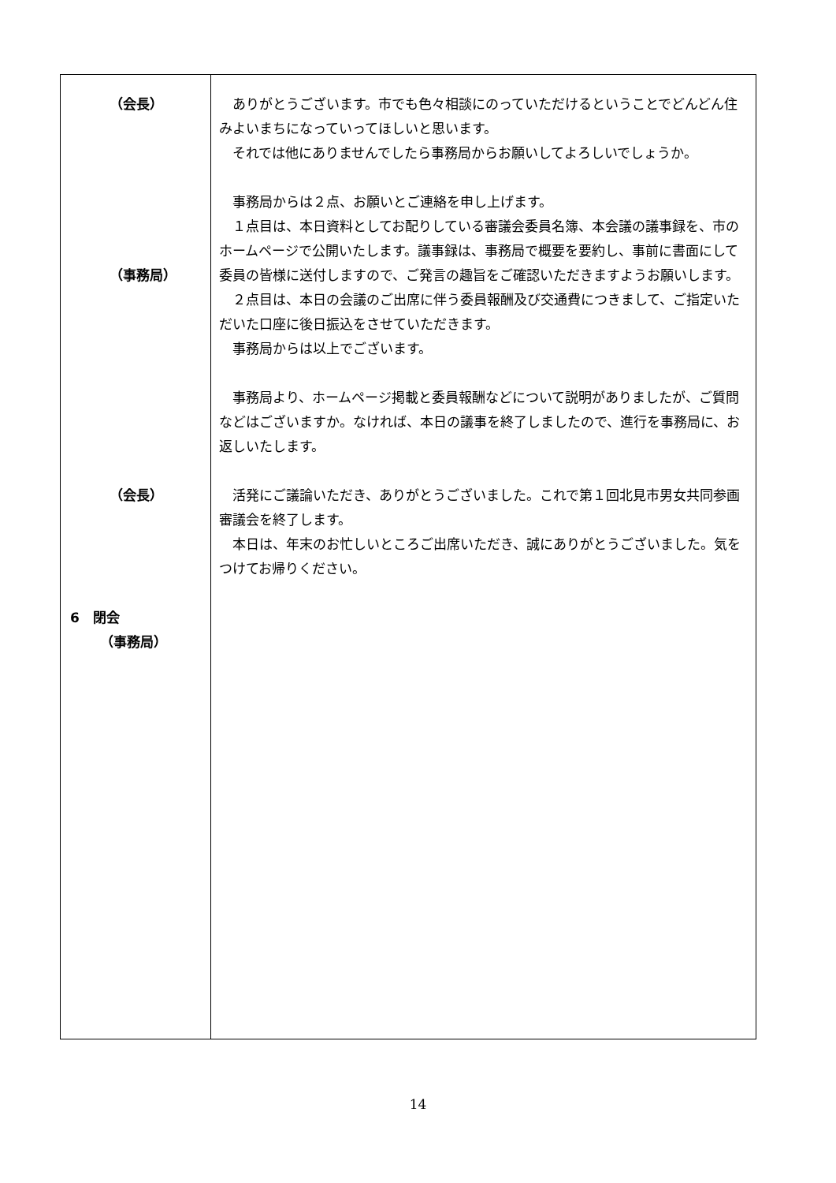| （会長） （事務局） （会長） 6 閉会 （事務局） | ありがとうございます。市でも色々相談にのっていただけるということでどんどん住みよいまちになっていってほしいと思います。 それでは他にありませんでしたら事務局からお願いしてよろしいでしょうか。 事務局からは２点、お願いとご連絡を申し上げます。 １点目は、本日資料としてお配りしている審議会委員名簿、本会議の議事録を、市のホームページで公開いたします。議事録は、事務局で概要を要約し、事前に書面にして委員の皆様に送付しますので、ご発言の趣旨をご確認いただきますようお願いします。 ２点目は、本日の会議のご出席に伴う委員報酬及び交通費につきまして、ご指定いただいた口座に後日振込をさせていただきます。 事務局からは以上でございます。 事務局より、ホームページ掲載と委員報酬などについて説明がありましたが、ご質問などはございますか。なければ、本日の議事を終了しましたので、進行を事務局に、お返しいたします。 活発にご議論いただき、ありがとうございました。これで第１回北見市男女共同参画審議会を終了します。 本日は、年末のお忙しいところご出席いただき、誠にありがとうございました。気をつけてお帰りください。 |
14